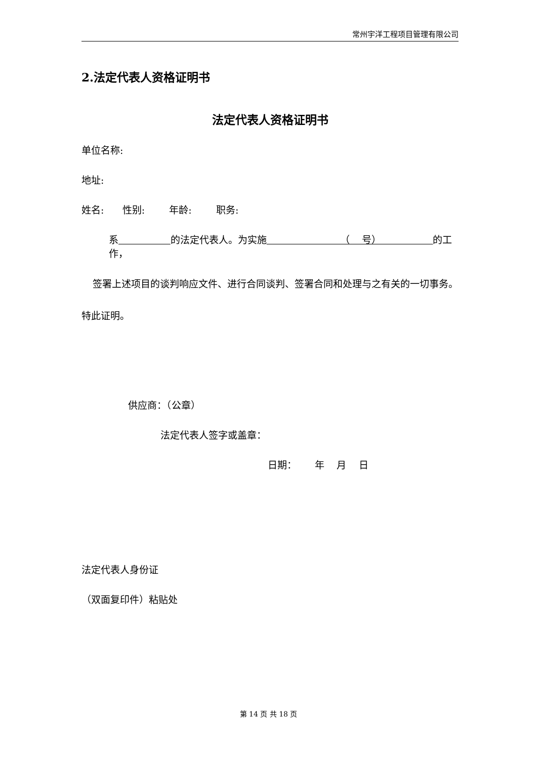常州宇洋工程项目管理有限公司
2.法定代表人资格证明书
法定代表人资格证明书
单位名称:
地址:
姓名: 性别: 年龄: 职务:
系 的法定代表人。为实施 （ 号） 的工作，
签署上述项目的谈判响应文件、进行合同谈判、签署合同和处理与之有关的一切事务。
特此证明。
供应商：（公章）
法定代表人签字或盖章：
日期： 年 月 日
法定代表人身份证
（双面复印件）粘贴处
第 14 页 共 18 页